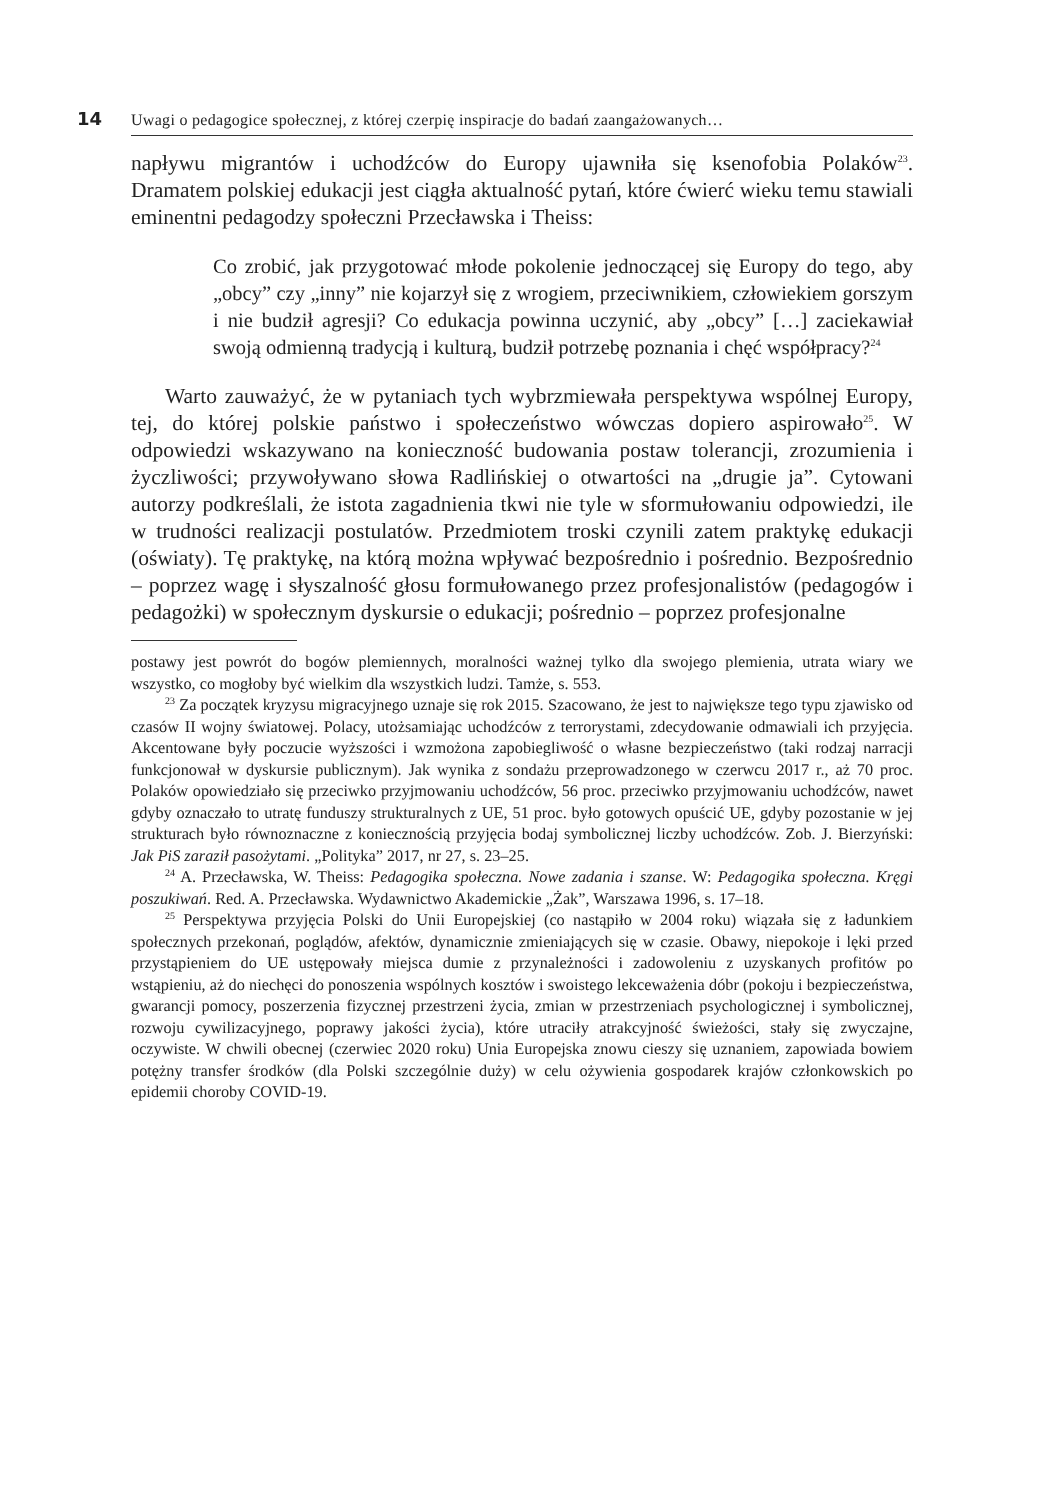14 Uwagi o pedagogice społecznej, z której czerpię inspiracje do badań zaangażowanych…
napływu migrantów i uchodźców do Europy ujawniła się ksenofobia Polaków<sup>23</sup>. Dramatem polskiej edukacji jest ciągła aktualność pytań, które ćwierć wieku temu stawiali eminentni pedagodzy społeczni Przecławska i Theiss:
Co zrobić, jak przygotować młode pokolenie jednoczącej się Europy do tego, aby „obcy” czy „inny” nie kojarzył się z wrogiem, przeciwnikiem, człowiekiem gorszym i nie budził agresji? Co edukacja powinna uczynić, aby „obcy” […] zaciekawiał swoją odmienną tradycją i kulturą, budził potrzebę poznania i chęć współpracy?<sup>24</sup>
Warto zauważyć, że w pytaniach tych wybrzmiewała perspektywa wspólnej Europy, tej, do której polskie państwo i społeczeństwo wówczas dopiero aspirowało<sup>25</sup>. W odpowiedzi wskazywano na konieczność budowania postaw tolerancji, zrozumienia i życzliwości; przywoływano słowa Radlińskiej o otwartości na „drugie ja”. Cytowani autorzy podkreślali, że istota zagadnienia tkwi nie tyle w sformułowaniu odpowiedzi, ile w trudności realizacji postulatów. Przedmiotem troski czynili zatem praktykę edukacji (oświaty). Tę praktykę, na którą można wpływać bezpośrednio i pośrednio. Bezpośrednio – poprzez wagę i słyszalność głosu formułowanego przez profesjonalistów (pedagogów i pedagożki) w społecznym dyskursie o edukacji; pośrednio – poprzez profesjonalne
postawy jest powrót do bogów plemiennych, moralności ważnej tylko dla swojego plemienia, utrata wiary we wszystko, co mogłoby być wielkim dla wszystkich ludzi. Tamże, s. 553.
<sup>23</sup> Za początek kryzysu migracyjnego uznaje się rok 2015. Szacowano, że jest to największe tego typu zjawisko od czasów II wojny światowej. Polacy, utożsamiając uchodźców z terrorystami, zdecydowanie odmawiali ich przyjęcia. Akcentowane były poczucie wyższości i wzmożona zapobiegliwość o własne bezpieczeństwo (taki rodzaj narracji funkcjonował w dyskursie publicznym). Jak wynika z sondażu przeprowadzonego w czerwcu 2017 r., aż 70 proc. Polaków opowiedziało się przeciwko przyjmowaniu uchodźców, 56 proc. przeciwko przyjmowaniu uchodźców, nawet gdyby oznaczało to utratę funduszy strukturalnych z UE, 51 proc. było gotowych opuścić UE, gdyby pozostanie w jej strukturach było równoznaczne z koniecznością przyjęcia bodaj symbolicznej liczby uchodźców. Zob. J. Bierzyński: Jak PiS zaraził pasożytami. „Polityka” 2017, nr 27, s. 23–25.
<sup>24</sup> A. Przecławska, W. Theiss: Pedagogika społeczna. Nowe zadania i szanse. W: Pedagogika społeczna. Kręgi poszukiwań. Red. A. Przecławska. Wydawnictwo Akademickie „Żak”, Warszawa 1996, s. 17–18.
<sup>25</sup> Perspektywa przyjęcia Polski do Unii Europejskiej (co nastąpiło w 2004 roku) wiązała się z ładunkiem społecznych przekonań, poglądów, afektów, dynamicznie zmieniających się w czasie. Obawy, niepokoje i lęki przed przystąpieniem do UE ustępowały miejsca dumie z przynależności i zadowoleniu z uzyskanych profitów po wstąpieniu, aż do niechęci do ponoszenia wspólnych kosztów i swoistego lekceważenia dóbr (pokoju i bezpieczeństwa, gwarancji pomocy, poszerzenia fizycznej przestrzeni życia, zmian w przestrzeniach psychologicznej i symbolicznej, rozwoju cywilizacyjnego, poprawy jakości życia), które utraciły atrakcyjność świeżości, stały się zwyczajne, oczywiste. W chwili obecnej (czerwiec 2020 roku) Unia Europejska znowu cieszy się uznaniem, zapowiada bowiem potężny transfer środków (dla Polski szczególnie duży) w celu ożywienia gospodarek krajów członkowskich po epidemii choroby COVID-19.